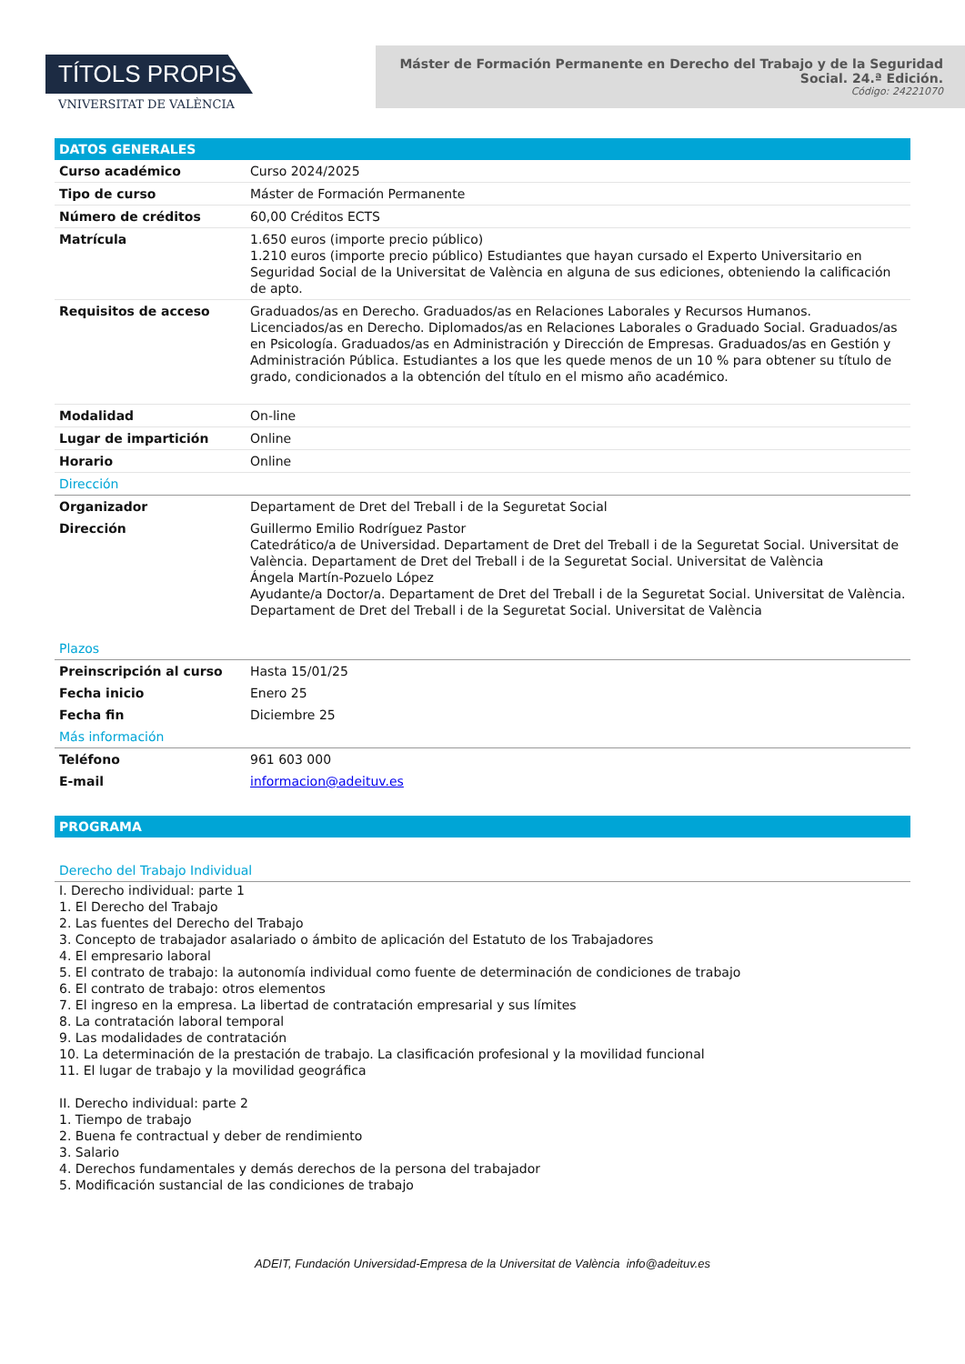TÍTOLS PROPIS
VNIVERSITAT DE VALÈNCIA
Máster de Formación Permanente en Derecho del Trabajo y de la Seguridad Social. 24.ª Edición.
Código: 24221070
DATOS GENERALES
| Curso académico | Curso 2024/2025 |
| Tipo de curso | Máster de Formación Permanente |
| Número de créditos | 60,00 Créditos ECTS |
| Matrícula | 1.650 euros (importe precio público) 1.210 euros (importe precio público) Estudiantes que hayan cursado el Experto Universitario en Seguridad Social de la Universitat de València en alguna de sus ediciones, obteniendo la calificación de apto. |
| Requisitos de acceso | Graduados/as en Derecho. Graduados/as en Relaciones Laborales y Recursos Humanos. Licenciados/as en Derecho. Diplomados/as en Relaciones Laborales o Graduado Social. Graduados/as en Psicología. Graduados/as en Administración y Dirección de Empresas. Graduados/as en Gestión y Administración Pública. Estudiantes a los que les quede menos de un 10 % para obtener su título de grado, condicionados a la obtención del título en el mismo año académico. |
| Modalidad | On-line |
| Lugar de impartición | Online |
| Horario | Online |
| Dirección | |
| Organizador | Departament de Dret del Treball i de la Seguretat Social |
| Dirección | Guillermo Emilio Rodríguez Pastor Catedrático/a de Universidad. Departament de Dret del Treball i de la Seguretat Social. Universitat de València. Departament de Dret del Treball i de la Seguretat Social. Universitat de València Ángela Martín-Pozuelo López Ayudante/a Doctor/a. Departament de Dret del Treball i de la Seguretat Social. Universitat de València. Departament de Dret del Treball i de la Seguretat Social. Universitat de València |
| Plazos | |
| Preinscripción al curso | Hasta 15/01/25 |
| Fecha inicio | Enero 25 |
| Fecha fin | Diciembre 25 |
| Más información | |
| Teléfono | 961 603 000 |
| E-mail | informacion@adeituv.es |
PROGRAMA
| Derecho del Trabajo Individual |
I. Derecho individual: parte 1
1. El Derecho del Trabajo
2. Las fuentes del Derecho del Trabajo
3. Concepto de trabajador asalariado o ámbito de aplicación del Estatuto de los Trabajadores
4. El empresario laboral
5. El contrato de trabajo: la autonomía individual como fuente de determinación de condiciones de trabajo
6. El contrato de trabajo: otros elementos
7. El ingreso en la empresa. La libertad de contratación empresarial y sus límites
8. La contratación laboral temporal
9. Las modalidades de contratación
10. La determinación de la prestación de trabajo. La clasificación profesional y la movilidad funcional
11. El lugar de trabajo y la movilidad geográfica
II. Derecho individual: parte 2
1. Tiempo de trabajo
2. Buena fe contractual y deber de rendimiento
3. Salario
4. Derechos fundamentales y demás derechos de la persona del trabajador
5. Modificación sustancial de las condiciones de trabajo
ADEIT, Fundación Universidad-Empresa de la Universitat de València info@adeituv.es